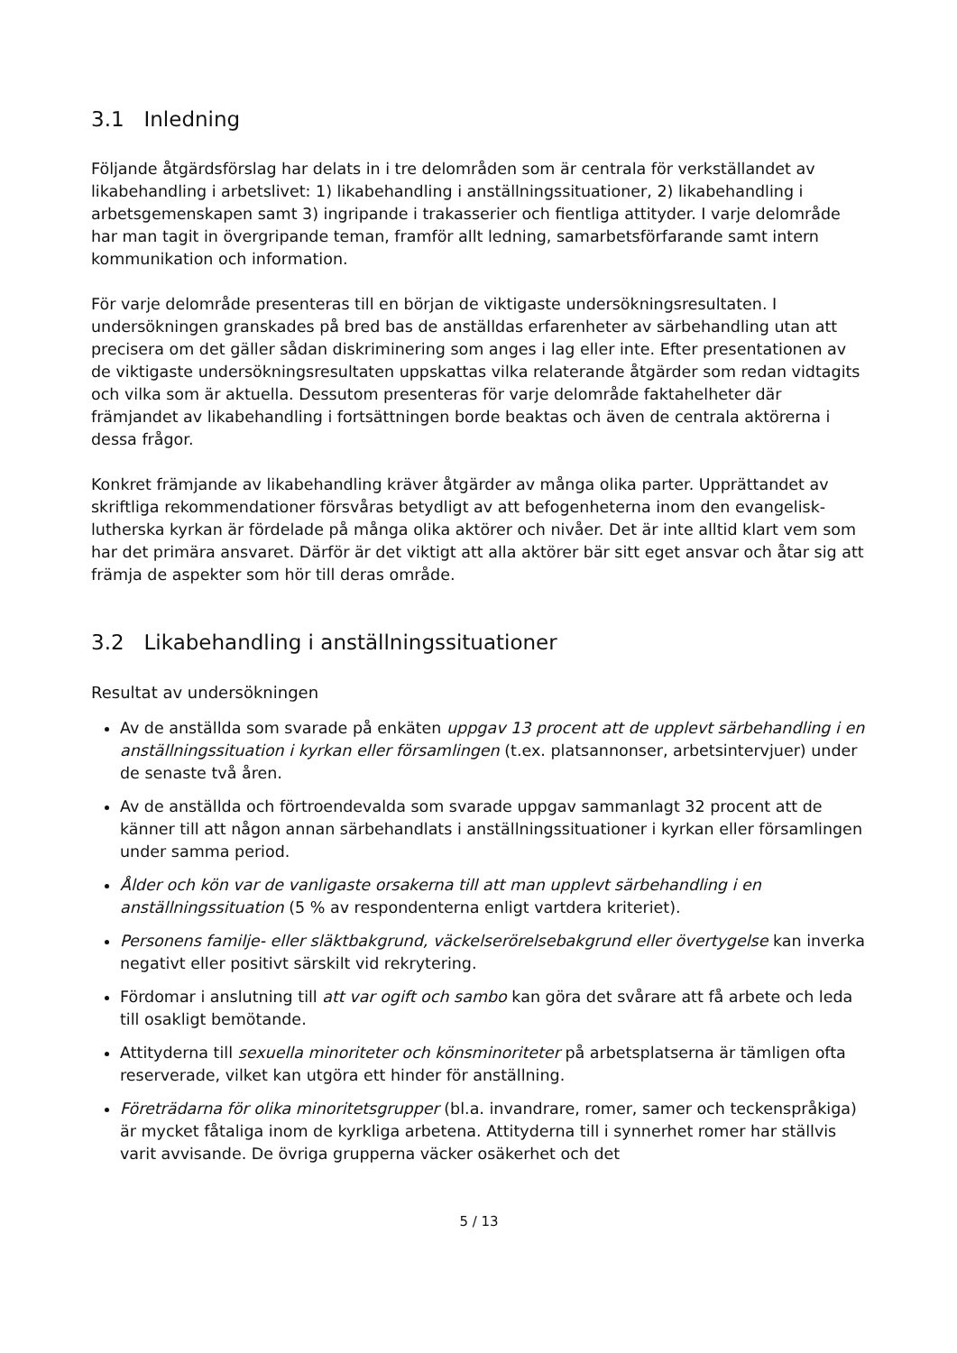3.1 Inledning
Följande åtgärdsförslag har delats in i tre delområden som är centrala för verkställandet av likabehandling i arbetslivet: 1) likabehandling i anställningssituationer, 2) likabehandling i arbetsgemenskapen samt 3) ingripande i trakasserier och fientliga attityder. I varje delområde har man tagit in övergripande teman, framför allt ledning, samarbetsförfarande samt intern kommunikation och information.
För varje delområde presenteras till en början de viktigaste undersökningsresultaten. I undersökningen granskades på bred bas de anställdas erfarenheter av särbehandling utan att precisera om det gäller sådan diskriminering som anges i lag eller inte. Efter presentationen av de viktigaste undersökningsresultaten uppskattas vilka relaterande åtgärder som redan vidtagits och vilka som är aktuella. Dessutom presenteras för varje delområde faktahelheter där främjandet av likabehandling i fortsättningen borde beaktas och även de centrala aktörerna i dessa frågor.
Konkret främjande av likabehandling kräver åtgärder av många olika parter. Upprättandet av skriftliga rekommendationer försvåras betydligt av att befogenheterna inom den evangelisk-lutherska kyrkan är fördelade på många olika aktörer och nivåer. Det är inte alltid klart vem som har det primära ansvaret. Därför är det viktigt att alla aktörer bär sitt eget ansvar och åtar sig att främja de aspekter som hör till deras område.
3.2 Likabehandling i anställningssituationer
Resultat av undersökningen
Av de anställda som svarade på enkäten uppgav 13 procent att de upplevt särbehandling i en anställningssituation i kyrkan eller församlingen (t.ex. platsannonser, arbetsintervjuer) under de senaste två åren.
Av de anställda och förtroendevalda som svarade uppgav sammanlagt 32 procent att de känner till att någon annan särbehandlats i anställningssituationer i kyrkan eller församlingen under samma period.
Ålder och kön var de vanligaste orsakerna till att man upplevt särbehandling i en anställningssituation (5 % av respondenterna enligt vartdera kriteriet).
Personens familje- eller släktbakgrund, väckelserörelsebakgrund eller övertygelse kan inverka negativt eller positivt särskilt vid rekrytering.
Fördomar i anslutning till att var ogift och sambo kan göra det svårare att få arbete och leda till osakligt bemötande.
Attityderna till sexuella minoriteter och könsminoriteter på arbetsplatserna är tämligen ofta reserverade, vilket kan utgöra ett hinder för anställning.
Företrädarna för olika minoritetsgrupper (bl.a. invandrare, romer, samer och teckenspråkiga) är mycket fåtaliga inom de kyrkliga arbetena. Attityderna till i synnerhet romer har ställvis varit avvisande. De övriga grupperna väcker osäkerhet och det
5 / 13